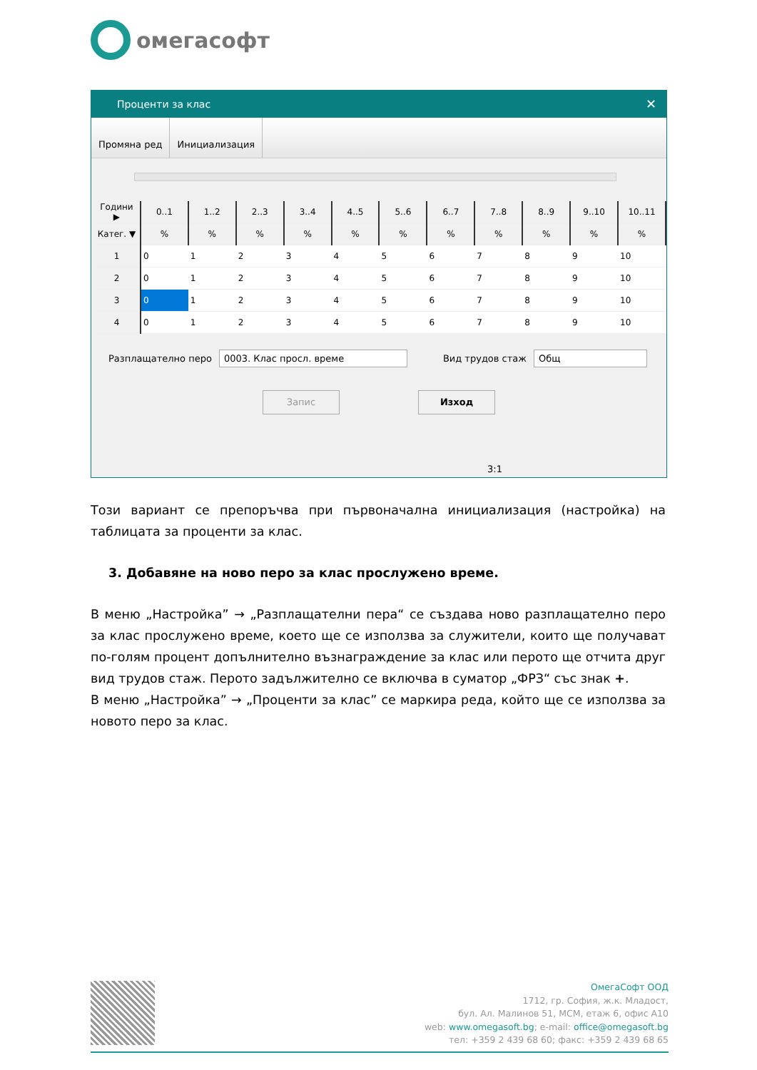омегасофт
Проценти за клас ✕
Промяна ред Инициализация
| Години ▶ | 0..1 | 1..2 | 2..3 | 3..4 | 4..5 | 5..6 | 6..7 | 7..8 | 8..9 | 9..10 | 10..11 |
| --- | --- | --- | --- | --- | --- | --- | --- | --- | --- | --- | --- |
| Катег. ▼ | % | % | % | % | % | % | % | % | % | % | % |
| 1 | 0 | 1 | 2 | 3 | 4 | 5 | 6 | 7 | 8 | 9 | 10 |
| 2 | 0 | 1 | 2 | 3 | 4 | 5 | 6 | 7 | 8 | 9 | 10 |
| 3 | 0 | 1 | 2 | 3 | 4 | 5 | 6 | 7 | 8 | 9 | 10 |
| 4 | 0 | 1 | 2 | 3 | 4 | 5 | 6 | 7 | 8 | 9 | 10 |
Разплащателно перо 0003. Клас просл. време Вид трудов стаж Общ
Запис Изход
3:1
Този вариант се препоръчва при първоначална инициализация (настройка) на таблицата за проценти за клас.
3. Добавяне на ново перо за клас прослужено време.
В меню „Настройка” → „Разплащателни пера“ се създава ново разплащателно перо за клас прослужено време, което ще се използва за служители, които ще получават по-голям процент допълнително възнаграждение за клас или перото ще отчита друг вид трудов стаж. Перото задължително се включва в суматор „ФРЗ“ със знак +.
В меню „Настройка” → „Проценти за клас” се маркира реда, който ще се използва за новото перо за клас.
ОмегаСофт ООД
1712, гр. София, ж.к. Младост,
бул. Ал. Малинов 51, МСМ, етаж 6, офис А10
web: www.omegasoft.bg; e-mail: office@omegasoft.bg
тел: +359 2 439 68 60; факс: +359 2 439 68 65